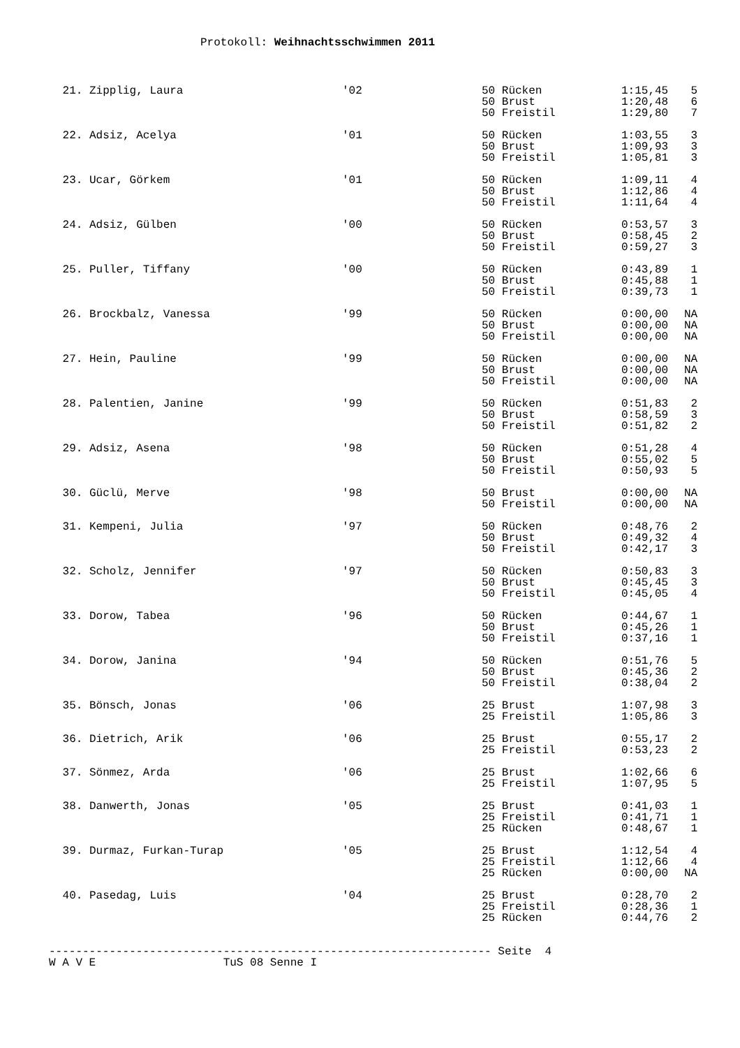Protokoll: Weihnachtsschwimmen 2011
| 21. Zipplig, Laura | '02 | 50 Rücken | 1:15,45 | 5 |
| | | 50 Brust | 1:20,48 | 6 |
| | | 50 Freistil | 1:29,80 | 7 |
| 22. Adsiz, Acelya | '01 | 50 Rücken | 1:03,55 | 3 |
| | | 50 Brust | 1:09,93 | 3 |
| | | 50 Freistil | 1:05,81 | 3 |
| 23. Ucar, Görkem | '01 | 50 Rücken | 1:09,11 | 4 |
| | | 50 Brust | 1:12,86 | 4 |
| | | 50 Freistil | 1:11,64 | 4 |
| 24. Adsiz, Gülben | '00 | 50 Rücken | 0:53,57 | 3 |
| | | 50 Brust | 0:58,45 | 2 |
| | | 50 Freistil | 0:59,27 | 3 |
| 25. Puller, Tiffany | '00 | 50 Rücken | 0:43,89 | 1 |
| | | 50 Brust | 0:45,88 | 1 |
| | | 50 Freistil | 0:39,73 | 1 |
| 26. Brockbalz, Vanessa | '99 | 50 Rücken | 0:00,00 | NA |
| | | 50 Brust | 0:00,00 | NA |
| | | 50 Freistil | 0:00,00 | NA |
| 27. Hein, Pauline | '99 | 50 Rücken | 0:00,00 | NA |
| | | 50 Brust | 0:00,00 | NA |
| | | 50 Freistil | 0:00,00 | NA |
| 28. Palentien, Janine | '99 | 50 Rücken | 0:51,83 | 2 |
| | | 50 Brust | 0:58,59 | 3 |
| | | 50 Freistil | 0:51,82 | 2 |
| 29. Adsiz, Asena | '98 | 50 Rücken | 0:51,28 | 4 |
| | | 50 Brust | 0:55,02 | 5 |
| | | 50 Freistil | 0:50,93 | 5 |
| 30. Güclü, Merve | '98 | 50 Brust | 0:00,00 | NA |
| | | 50 Freistil | 0:00,00 | NA |
| 31. Kempeni, Julia | '97 | 50 Rücken | 0:48,76 | 2 |
| | | 50 Brust | 0:49,32 | 4 |
| | | 50 Freistil | 0:42,17 | 3 |
| 32. Scholz, Jennifer | '97 | 50 Rücken | 0:50,83 | 3 |
| | | 50 Brust | 0:45,45 | 3 |
| | | 50 Freistil | 0:45,05 | 4 |
| 33. Dorow, Tabea | '96 | 50 Rücken | 0:44,67 | 1 |
| | | 50 Brust | 0:45,26 | 1 |
| | | 50 Freistil | 0:37,16 | 1 |
| 34. Dorow, Janina | '94 | 50 Rücken | 0:51,76 | 5 |
| | | 50 Brust | 0:45,36 | 2 |
| | | 50 Freistil | 0:38,04 | 2 |
| 35. Bönsch, Jonas | '06 | 25 Brust | 1:07,98 | 3 |
| | | 25 Freistil | 1:05,86 | 3 |
| 36. Dietrich, Arik | '06 | 25 Brust | 0:55,17 | 2 |
| | | 25 Freistil | 0:53,23 | 2 |
| 37. Sönmez, Arda | '06 | 25 Brust | 1:02,66 | 6 |
| | | 25 Freistil | 1:07,95 | 5 |
| 38. Danwerth, Jonas | '05 | 25 Brust | 0:41,03 | 1 |
| | | 25 Freistil | 0:41,71 | 1 |
| | | 25 Rücken | 0:48,67 | 1 |
| 39. Durmaz, Furkan-Turap | '05 | 25 Brust | 1:12,54 | 4 |
| | | 25 Freistil | 1:12,66 | 4 |
| | | 25 Rücken | 0:00,00 | NA |
| 40. Pasedag, Luis | '04 | 25 Brust | 0:28,70 | 2 |
| | | 25 Freistil | 0:28,36 | 1 |
| | | 25 Rücken | 0:44,76 | 2 |
------------------------------------------------------------------ Seite 4 W A V E TuS 08 Senne I